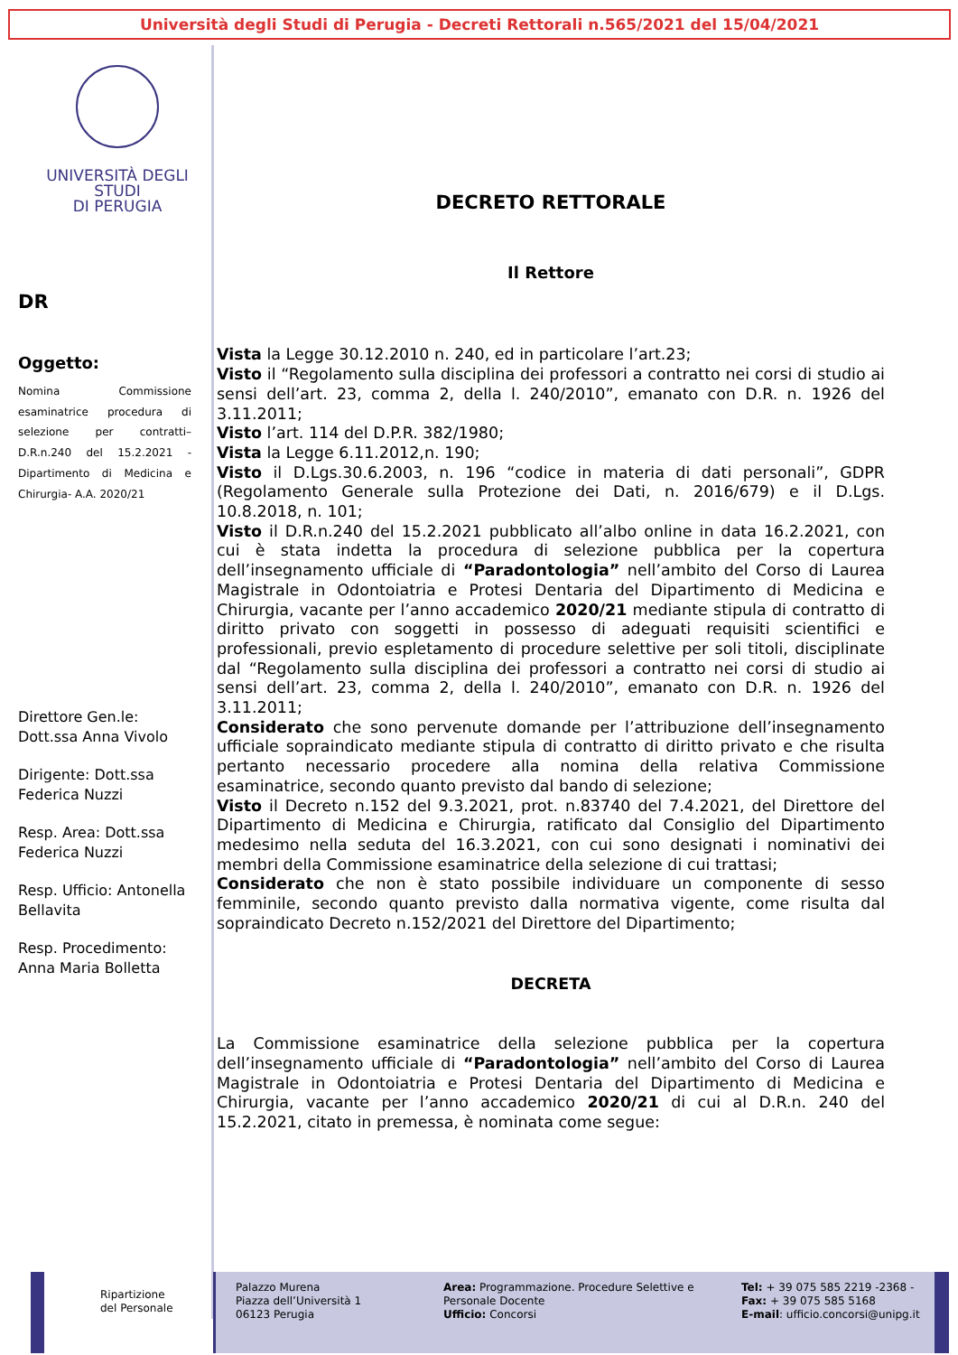Università degli Studi di Perugia - Decreti Rettorali n.565/2021 del 15/04/2021
UNIVERSITÀ DEGLI STUDI
DI PERUGIA
DR
Oggetto:
Nomina Commissione esaminatrice procedura di selezione per contratti– D.R.n.240 del 15.2.2021 - Dipartimento di Medicina e Chirurgia- A.A. 2020/21
Direttore Gen.le:
Dott.ssa Anna Vivolo
Dirigente: Dott.ssa Federica Nuzzi
Resp. Area: Dott.ssa Federica Nuzzi
Resp. Ufficio: Antonella Bellavita
Resp. Procedimento: Anna Maria Bolletta
DECRETO RETTORALE
Il Rettore
Vista la Legge 30.12.2010 n. 240, ed in particolare l’art.23;
Visto il “Regolamento sulla disciplina dei professori a contratto nei corsi di studio ai sensi dell’art. 23, comma 2, della l. 240/2010”, emanato con D.R. n. 1926 del 3.11.2011;
Visto l’art. 114 del D.P.R. 382/1980;
Vista la Legge 6.11.2012,n. 190;
Visto il D.Lgs.30.6.2003, n. 196 “codice in materia di dati personali”, GDPR (Regolamento Generale sulla Protezione dei Dati, n. 2016/679) e il D.Lgs. 10.8.2018, n. 101;
Visto il D.R.n.240 del 15.2.2021 pubblicato all’albo online in data 16.2.2021, con cui è stata indetta la procedura di selezione pubblica per la copertura dell’insegnamento ufficiale di “Paradontologia” nell’ambito del Corso di Laurea Magistrale in Odontoiatria e Protesi Dentaria del Dipartimento di Medicina e Chirurgia, vacante per l’anno accademico 2020/21 mediante stipula di contratto di diritto privato con soggetti in possesso di adeguati requisiti scientifici e professionali, previo espletamento di procedure selettive per soli titoli, disciplinate dal “Regolamento sulla disciplina dei professori a contratto nei corsi di studio ai sensi dell’art. 23, comma 2, della l. 240/2010”, emanato con D.R. n. 1926 del 3.11.2011;
Considerato che sono pervenute domande per l’attribuzione dell’insegnamento ufficiale sopraindicato mediante stipula di contratto di diritto privato e che risulta pertanto necessario procedere alla nomina della relativa Commissione esaminatrice, secondo quanto previsto dal bando di selezione;
Visto il Decreto n.152 del 9.3.2021, prot. n.83740 del 7.4.2021, del Direttore del Dipartimento di Medicina e Chirurgia, ratificato dal Consiglio del Dipartimento medesimo nella seduta del 16.3.2021, con cui sono designati i nominativi dei membri della Commissione esaminatrice della selezione di cui trattasi;
Considerato che non è stato possibile individuare un componente di sesso femminile, secondo quanto previsto dalla normativa vigente, come risulta dal sopraindicato Decreto n.152/2021 del Direttore del Dipartimento;
DECRETA
La Commissione esaminatrice della selezione pubblica per la copertura dell’insegnamento ufficiale di “Paradontologia” nell’ambito del Corso di Laurea Magistrale in Odontoiatria e Protesi Dentaria del Dipartimento di Medicina e Chirurgia, vacante per l’anno accademico 2020/21 di cui al D.R.n. 240 del 15.2.2021, citato in premessa, è nominata come segue:
Ripartizione
del Personale
Palazzo Murena
Piazza dell’Università 1
06123 Perugia
Area: Programmazione. Procedure Selettive e Personale Docente
Ufficio: Concorsi
Tel: + 39 075 585 2219 -2368 -
Fax: + 39 075 585 5168
E-mail: ufficio.concorsi@unipg.it